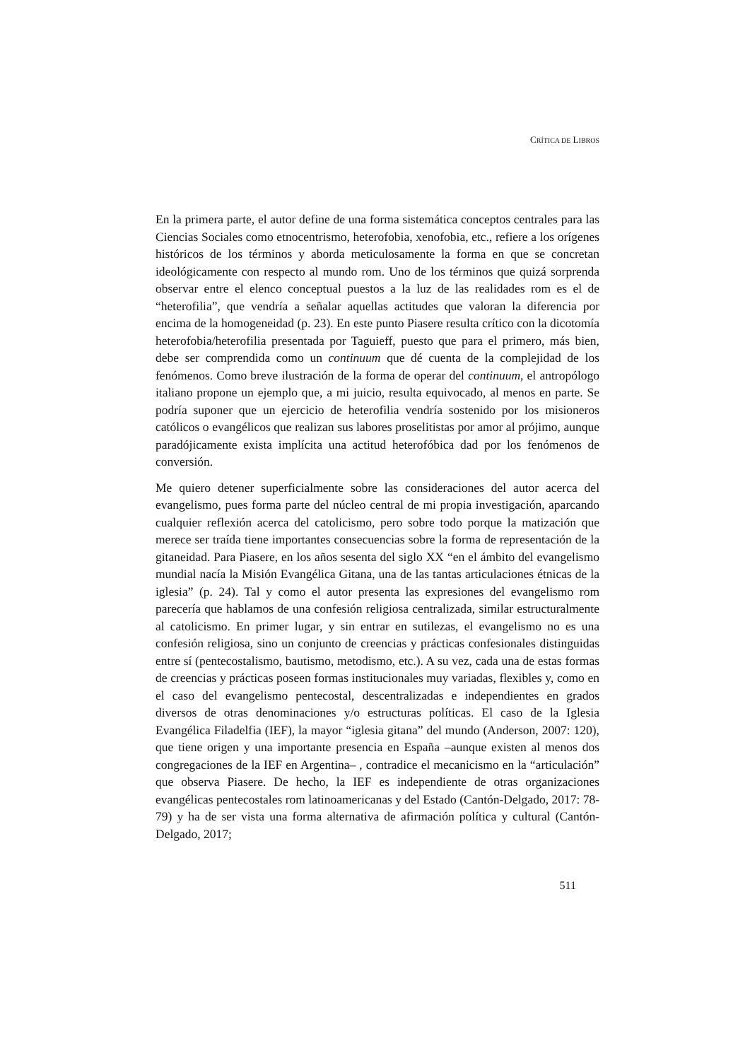CRÍTICA DE LIBROS
En la primera parte, el autor define de una forma sistemática conceptos centrales para las Ciencias Sociales como etnocentrismo, heterofobia, xenofobia, etc., refiere a los orígenes históricos de los términos y aborda meticulosamente la forma en que se concretan ideológicamente con respecto al mundo rom. Uno de los términos que quizá sorprenda observar entre el elenco conceptual puestos a la luz de las realidades rom es el de “heterofilia”, que vendría a señalar aquellas actitudes que valoran la diferencia por encima de la homogeneidad (p. 23). En este punto Piasere resulta crítico con la dicotomía heterofobia/heterofilia presentada por Taguieff, puesto que para el primero, más bien, debe ser comprendida como un continuum que dé cuenta de la complejidad de los fenómenos. Como breve ilustración de la forma de operar del continuum, el antropólogo italiano propone un ejemplo que, a mi juicio, resulta equivocado, al menos en parte. Se podría suponer que un ejercicio de heterofilia vendría sostenido por los misioneros católicos o evangélicos que realizan sus labores proselitistas por amor al prójimo, aunque paradójicamente exista implícita una actitud heterofóbica dad por los fenómenos de conversión.
Me quiero detener superficialmente sobre las consideraciones del autor acerca del evangelismo, pues forma parte del núcleo central de mi propia investigación, aparcando cualquier reflexión acerca del catolicismo, pero sobre todo porque la matización que merece ser traída tiene importantes consecuencias sobre la forma de representación de la gitaneidad. Para Piasere, en los años sesenta del siglo XX “en el ámbito del evangelismo mundial nacía la Misión Evangélica Gitana, una de las tantas articulaciones étnicas de la iglesia” (p. 24). Tal y como el autor presenta las expresiones del evangelismo rom parecería que hablamos de una confesión religiosa centralizada, similar estructuralmente al catolicismo. En primer lugar, y sin entrar en sutilezas, el evangelismo no es una confesión religiosa, sino un conjunto de creencias y prácticas confesionales distinguidas entre sí (pentecostalismo, bautismo, metodismo, etc.). A su vez, cada una de estas formas de creencias y prácticas poseen formas institucionales muy variadas, flexibles y, como en el caso del evangelismo pentecostal, descentralizadas e independientes en grados diversos de otras denominaciones y/o estructuras políticas. El caso de la Iglesia Evangélica Filadelfia (IEF), la mayor “iglesia gitana” del mundo (Anderson, 2007: 120), que tiene origen y una importante presencia en España –aunque existen al menos dos congregaciones de la IEF en Argentina– , contradice el mecanicismo en la “articulación” que observa Piasere. De hecho, la IEF es independiente de otras organizaciones evangélicas pentecostales rom latinoamericanas y del Estado (Cantón-Delgado, 2017: 78-79) y ha de ser vista una forma alternativa de afirmación política y cultural (Cantón-Delgado, 2017;
511